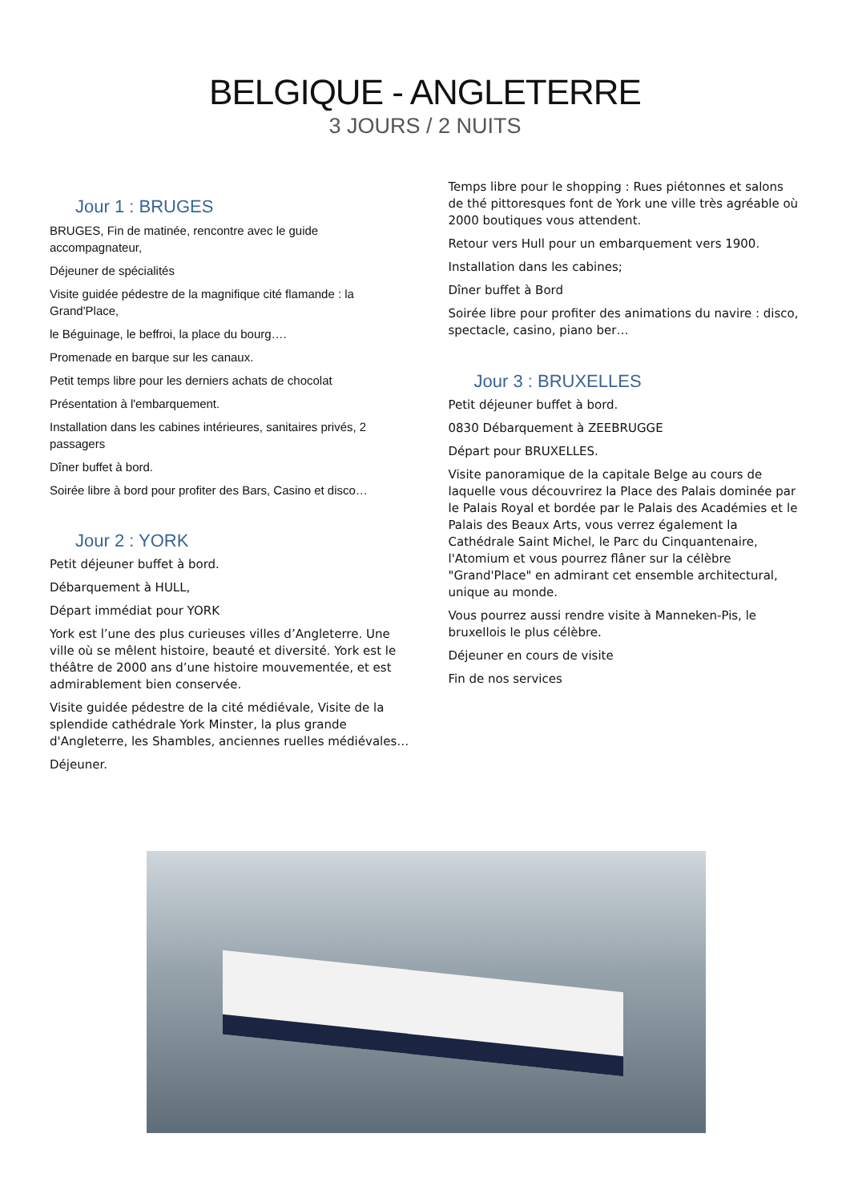BELGIQUE - ANGLETERRE
3 JOURS / 2 NUITS
Jour 1 : BRUGES
BRUGES, Fin de matinée, rencontre avec le guide accompagnateur,
Déjeuner de spécialités
Visite guidée pédestre de la magnifique cité flamande : la Grand'Place,
le Béguinage, le beffroi, la place du bourg….
Promenade en barque sur les canaux.
Petit temps libre pour les derniers achats de chocolat
Présentation à l'embarquement.
Installation dans les cabines intérieures, sanitaires privés, 2 passagers
Dîner buffet à bord.
Soirée libre à bord pour profiter des Bars, Casino et disco…
Jour 2 : YORK
Petit déjeuner buffet à bord.
Débarquement à HULL,
Départ immédiat pour YORK
York est l’une des plus curieuses villes d’Angleterre. Une ville où se mêlent histoire, beauté et diversité. York est le théâtre de 2000 ans d’une histoire mouvementée, et est admirablement bien conservée.
Visite guidée pédestre de la cité médiévale, Visite de la splendide cathédrale York Minster, la plus grande d'Angleterre, les Shambles, anciennes ruelles médiévales…
Déjeuner.
Temps libre pour le shopping : Rues piétonnes et salons de thé pittoresques font de York une ville très agréable où 2000 boutiques vous attendent.
Retour vers Hull pour un embarquement vers 1900.
Installation dans les cabines;
Dîner buffet à Bord
Soirée libre pour profiter des animations du navire : disco, spectacle, casino, piano ber…
Jour 3 : BRUXELLES
Petit déjeuner buffet à bord.
0830 Débarquement à ZEEBRUGGE
Départ pour BRUXELLES.
Visite panoramique de la capitale Belge au cours de laquelle vous découvrirez la Place des Palais dominée par le Palais Royal et bordée par le Palais des Académies et le Palais des Beaux Arts, vous verrez également la Cathédrale Saint Michel, le Parc du Cinquantenaire, l'Atomium et vous pourrez flâner sur la célèbre "Grand'Place" en admirant cet ensemble architectural, unique au monde.
Vous pourrez aussi rendre visite à Manneken-Pis, le bruxellois le plus célèbre.
Déjeuner en cours de visite
Fin de nos services